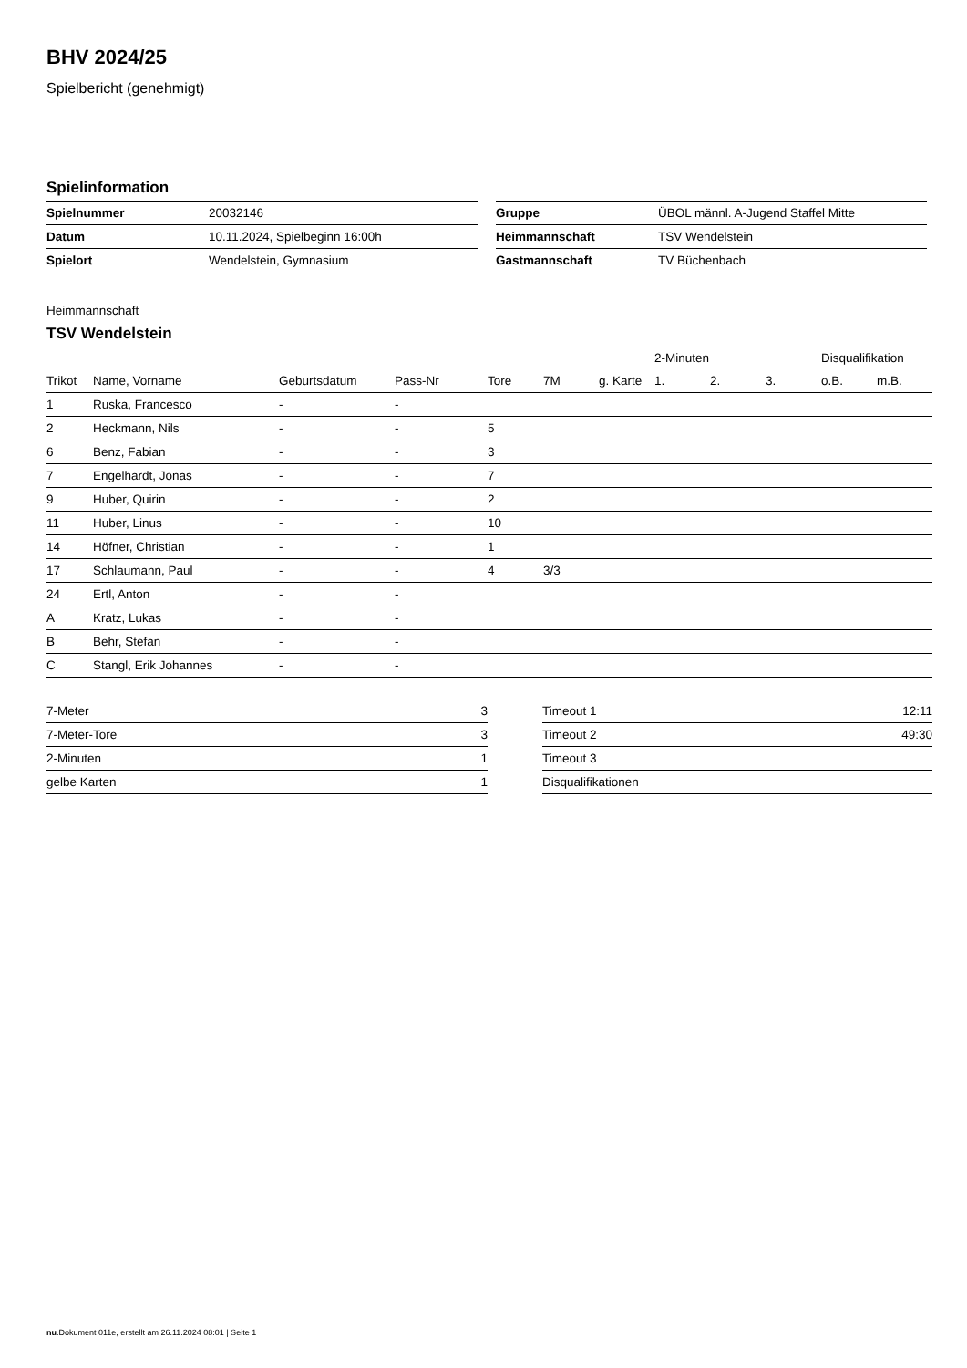BHV 2024/25
Spielbericht (genehmigt)
Spielinformation
| Spielnummer | 20032146 |
| Datum | 10.11.2024, Spielbeginn 16:00h |
| Spielort | Wendelstein, Gymnasium |
| Gruppe | ÜBOL männl. A-Jugend Staffel Mitte |
| Heimmannschaft | TSV Wendelstein |
| Gastmannschaft | TV Büchenbach |
Heimmannschaft
TSV Wendelstein
| | | | | | | | 2-Minuten | | | Disqualifikation | |
| --- | --- | --- | --- | --- | --- | --- | --- | --- | --- | --- | --- |
| Trikot | Name, Vorname | Geburtsdatum | Pass-Nr | Tore | 7M | g. Karte | 1. | 2. | 3. | o.B. | m.B. |
| 1 | Ruska, Francesco | - | - | | | | | | | | |
| 2 | Heckmann, Nils | - | - | 5 | | | | | | | |
| 6 | Benz, Fabian | - | - | 3 | | | | | | | |
| 7 | Engelhardt, Jonas | - | - | 7 | | | | | | | |
| 9 | Huber, Quirin | - | - | 2 | | | | | | | |
| 11 | Huber, Linus | - | - | 10 | | | | | | | |
| 14 | Höfner, Christian | - | - | 1 | | | | | | | |
| 17 | Schlaumann, Paul | - | - | 4 | 3/3 | | | | | | |
| 24 | Ertl, Anton | - | - | | | | | | | | |
| A | Kratz, Lukas | - | - | | | | | | | | |
| B | Behr, Stefan | - | - | | | | | | | | |
| C | Stangl, Erik Johannes | - | - | | | | | | | | |
| 7-Meter | 3 |
| 7-Meter-Tore | 3 |
| 2-Minuten | 1 |
| gelbe Karten | 1 |
| Timeout 1 | 12:11 |
| Timeout 2 | 49:30 |
| Timeout 3 | |
| Disqualifikationen | |
nu.Dokument 011e, erstellt am 26.11.2024 08:01 | Seite 1